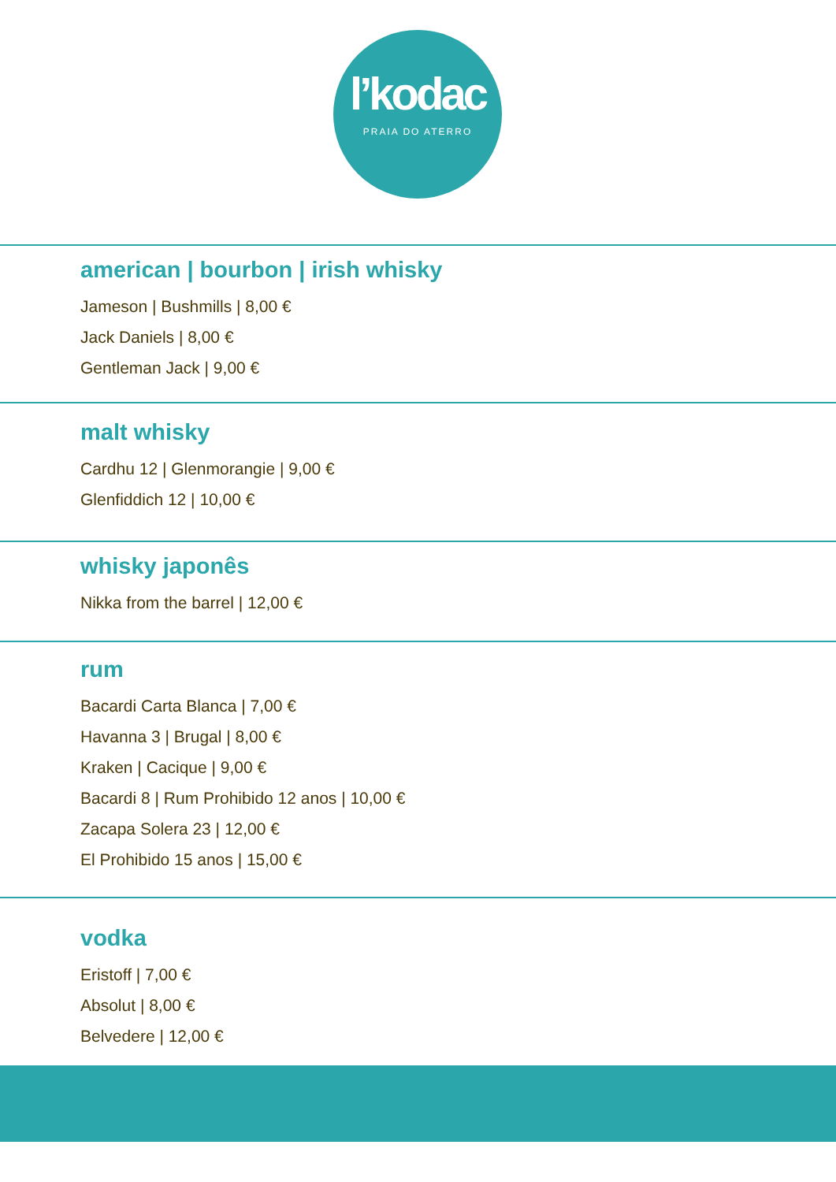l’kodac
PRAIA DO ATERRO
american | bourbon | irish whisky
Jameson | Bushmills | 8,00 €
Jack Daniels | 8,00 €
Gentleman Jack | 9,00 €
malt whisky
Cardhu 12 | Glenmorangie | 9,00 €
Glenfiddich 12 | 10,00 €
whisky japonês
Nikka from the barrel | 12,00 €
rum
Bacardi Carta Blanca | 7,00 €
Havanna 3 | Brugal | 8,00 €
Kraken | Cacique | 9,00 €
Bacardi 8 | Rum Prohibido 12 anos | 10,00 €
Zacapa Solera 23 | 12,00 €
El Prohibido 15 anos | 15,00 €
vodka
Eristoff | 7,00 €
Absolut | 8,00 €
Belvedere | 12,00 €